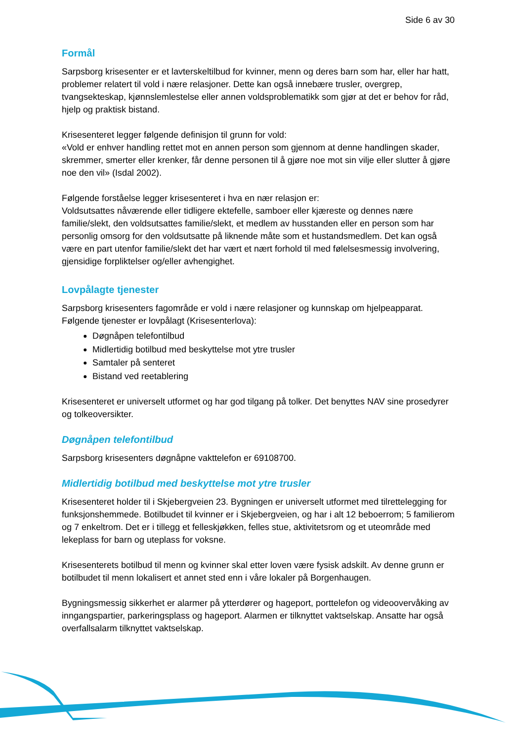Side 6 av 30
Formål
Sarpsborg krisesenter er et lavterskeltilbud for kvinner, menn og deres barn som har, eller har hatt, problemer relatert til vold i nære relasjoner. Dette kan også innebære trusler, overgrep, tvangsekteskap, kjønnslemlestelse eller annen voldsproblematikk som gjør at det er behov for råd, hjelp og praktisk bistand.
Krisesenteret legger følgende definisjon til grunn for vold:
«Vold er enhver handling rettet mot en annen person som gjennom at denne handlingen skader, skremmer, smerter eller krenker, får denne personen til å gjøre noe mot sin vilje eller slutter å gjøre noe den vil» (Isdal 2002).
Følgende forståelse legger krisesenteret i hva en nær relasjon er:
Voldsutsattes nåværende eller tidligere ektefelle, samboer eller kjæreste og dennes nære familie/slekt, den voldsutsattes familie/slekt, et medlem av husstanden eller en person som har personlig omsorg for den voldsutsatte på liknende måte som et hustandsmedlem. Det kan også være en part utenfor familie/slekt det har vært et nært forhold til med følelsesmessig involvering, gjensidige forpliktelser og/eller avhengighet.
Lovpålagte tjenester
Sarpsborg krisesenters fagområde er vold i nære relasjoner og kunnskap om hjelpeapparat. Følgende tjenester er lovpålagt (Krisesenterlova):
Døgnåpen telefontilbud
Midlertidig botilbud med beskyttelse mot ytre trusler
Samtaler på senteret
Bistand ved reetablering
Krisesenteret er universelt utformet og har god tilgang på tolker. Det benyttes NAV sine prosedyrer og tolkeoversikter.
Døgnåpen telefontilbud
Sarpsborg krisesenters døgnåpne vakttelefon er 69108700.
Midlertidig botilbud med beskyttelse mot ytre trusler
Krisesenteret holder til i Skjebergveien 23. Bygningen er universelt utformet med tilrettelegging for funksjonshemmede. Botilbudet til kvinner er i Skjebergveien, og har i alt 12 beboerrom; 5 familierom og 7 enkeltrom. Det er i tillegg et felleskjøkken, felles stue, aktivitetsrom og et uteområde med lekeplass for barn og uteplass for voksne.
Krisesenterets botilbud til menn og kvinner skal etter loven være fysisk adskilt. Av denne grunn er botilbudet til menn lokalisert et annet sted enn i våre lokaler på Borgenhaugen.
Bygningsmessig sikkerhet er alarmer på ytterdører og hageport, porttelefon og videoovervåking av inngangspartier, parkeringsplass og hageport. Alarmen er tilknyttet vaktselskap. Ansatte har også overfallsalarm tilknyttet vaktselskap.